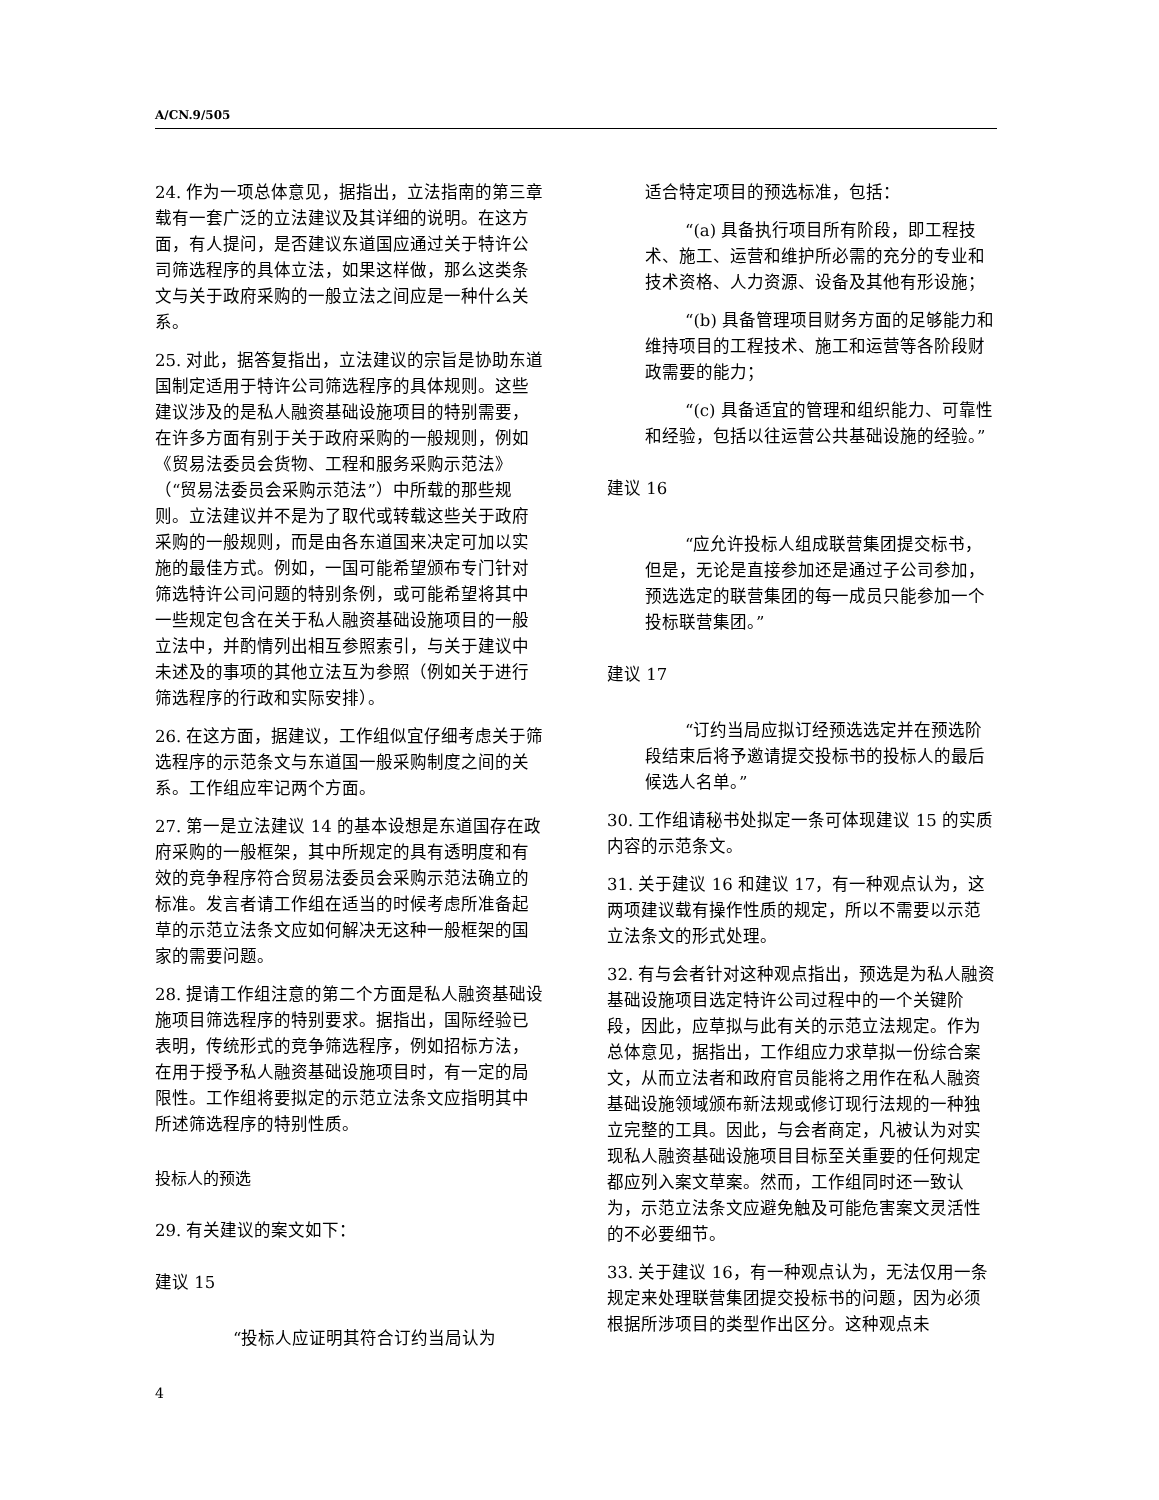A/CN.9/505
24. 作为一项总体意见，据指出，立法指南的第三章载有一套广泛的立法建议及其详细的说明。在这方面，有人提问，是否建议东道国应通过关于特许公司筛选程序的具体立法，如果这样做，那么这类条文与关于政府采购的一般立法之间应是一种什么关系。
25. 对此，据答复指出，立法建议的宗旨是协助东道国制定适用于特许公司筛选程序的具体规则。这些建议涉及的是私人融资基础设施项目的特别需要，在许多方面有别于关于政府采购的一般规则，例如《贸易法委员会货物、工程和服务采购示范法》（“贸易法委员会采购示范法”）中所载的那些规则。立法建议并不是为了取代或转载这些关于政府采购的一般规则，而是由各东道国来决定可加以实施的最佳方式。例如，一国可能希望颁布专门针对筛选特许公司问题的特别条例，或可能希望将其中一些规定包含在关于私人融资基础设施项目的一般立法中，并酌情列出相互参照索引，与关于建议中未述及的事项的其他立法互为参照（例如关于进行筛选程序的行政和实际安排）。
26. 在这方面，据建议，工作组似宜仔细考虑关于筛选程序的示范条文与东道国一般采购制度之间的关系。工作组应牢记两个方面。
27. 第一是立法建议 14 的基本设想是东道国存在政府采购的一般框架，其中所规定的具有透明度和有效的竞争程序符合贸易法委员会采购示范法确立的标准。发言者请工作组在适当的时候考虑所准备起草的示范立法条文应如何解决无这种一般框架的国家的需要问题。
28. 提请工作组注意的第二个方面是私人融资基础设施项目筛选程序的特别要求。据指出，国际经验已表明，传统形式的竞争筛选程序，例如招标方法，在用于授予私人融资基础设施项目时，有一定的局限性。工作组将要拟定的示范立法条文应指明其中所述筛选程序的特别性质。
投标人的预选
29. 有关建议的案文如下：
建议 15
“投标人应证明其符合订约当局认为
适合特定项目的预选标准，包括：
“(a) 具备执行项目所有阶段，即工程技术、施工、运营和维护所必需的充分的专业和技术资格、人力资源、设备及其他有形设施；
“(b) 具备管理项目财务方面的足够能力和维持项目的工程技术、施工和运营等各阶段财政需要的能力；
“(c) 具备适宜的管理和组织能力、可靠性和经验，包括以往运营公共基础设施的经验。”
建议 16
“应允许投标人组成联营集团提交标书，但是，无论是直接参加还是通过子公司参加，预选选定的联营集团的每一成员只能参加一个投标联营集团。”
建议 17
“订约当局应拟订经预选选定并在预选阶段结束后将予邀请提交投标书的投标人的最后候选人名单。”
30. 工作组请秘书处拟定一条可体现建议 15 的实质内容的示范条文。
31. 关于建议 16 和建议 17，有一种观点认为，这两项建议载有操作性质的规定，所以不需要以示范立法条文的形式处理。
32. 有与会者针对这种观点指出，预选是为私人融资基础设施项目选定特许公司过程中的一个关键阶段，因此，应草拟与此有关的示范立法规定。作为总体意见，据指出，工作组应力求草拟一份综合案文，从而立法者和政府官员能将之用作在私人融资基础设施领域颁布新法规或修订现行法规的一种独立完整的工具。因此，与会者商定，凡被认为对实现私人融资基础设施项目目标至关重要的任何规定都应列入案文草案。然而，工作组同时还一致认为，示范立法条文应避免触及可能危害案文灵活性的不必要细节。
33. 关于建议 16，有一种观点认为，无法仅用一条规定来处理联营集团提交投标书的问题，因为必须根据所涉项目的类型作出区分。这种观点未
4